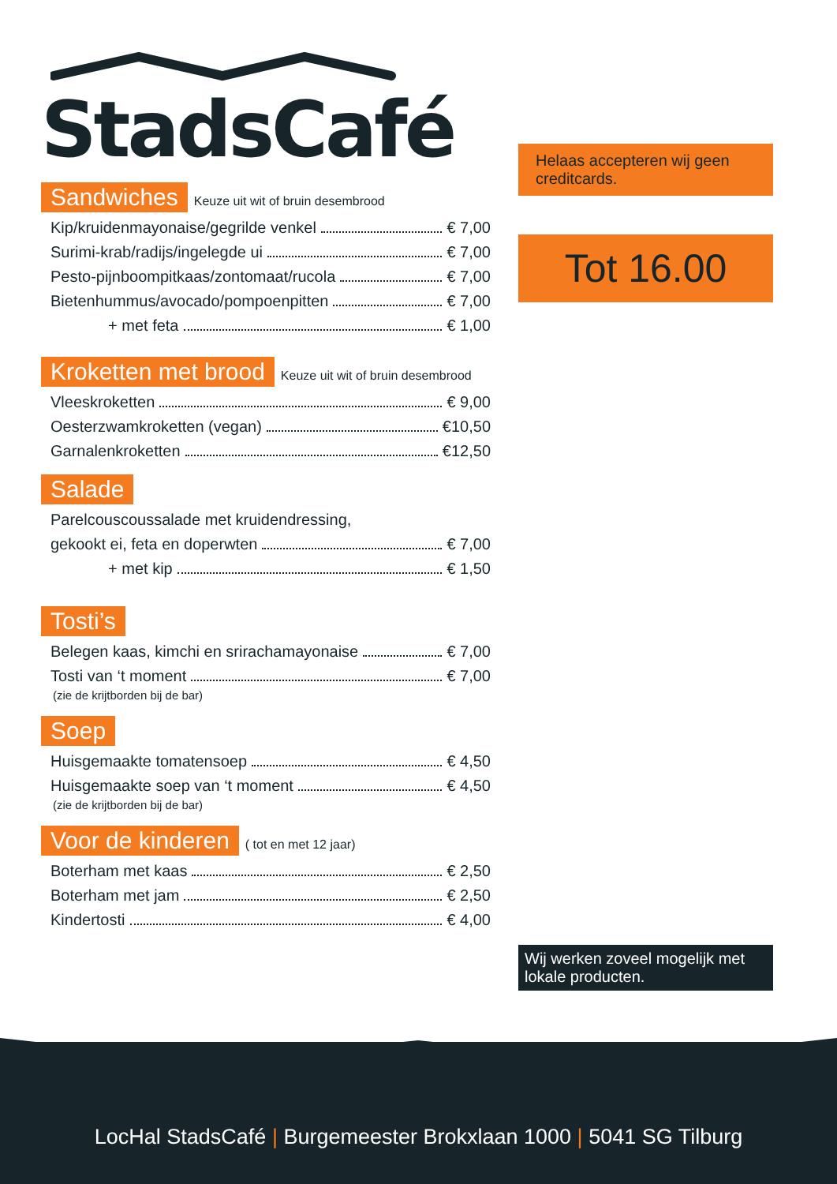StadsCafé
Sandwiches Keuze uit wit of bruin desembrood
Kip/kruidenmayonaise/gegrilde venkel € 7,00
Surimi-krab/radijs/ingelegde ui € 7,00
Pesto-pijnboompitkaas/zontomaat/rucola € 7,00
Bietenhummus/avocado/pompoenpitten € 7,00
+ met feta € 1,00
Kroketten met brood Keuze uit wit of bruin desembrood
Vleeskroketten € 9,00
Oesterzwamkroketten (vegan) €10,50
Garnalenkroketten €12,50
Salade
Parelcouscoussalade met kruidendressing,
gekookt ei, feta en doperwten € 7,00
+ met kip € 1,50
Tosti’s
Belegen kaas, kimchi en srirachamayonaise € 7,00
Tosti van ‘t moment € 7,00
(zie de krijtborden bij de bar)
Soep
Huisgemaakte tomatensoep € 4,50
Huisgemaakte soep van ‘t moment € 4,50
(zie de krijtborden bij de bar)
Voor de kinderen ( tot en met 12 jaar)
Boterham met kaas € 2,50
Boterham met jam € 2,50
Kindertosti € 4,00
Helaas accepteren wij geen creditcards.
Tot 16.00
Wij werken zoveel mogelijk met lokale producten.
LocHal StadsCafé | Burgemeester Brokxlaan 1000 | 5041 SG Tilburg